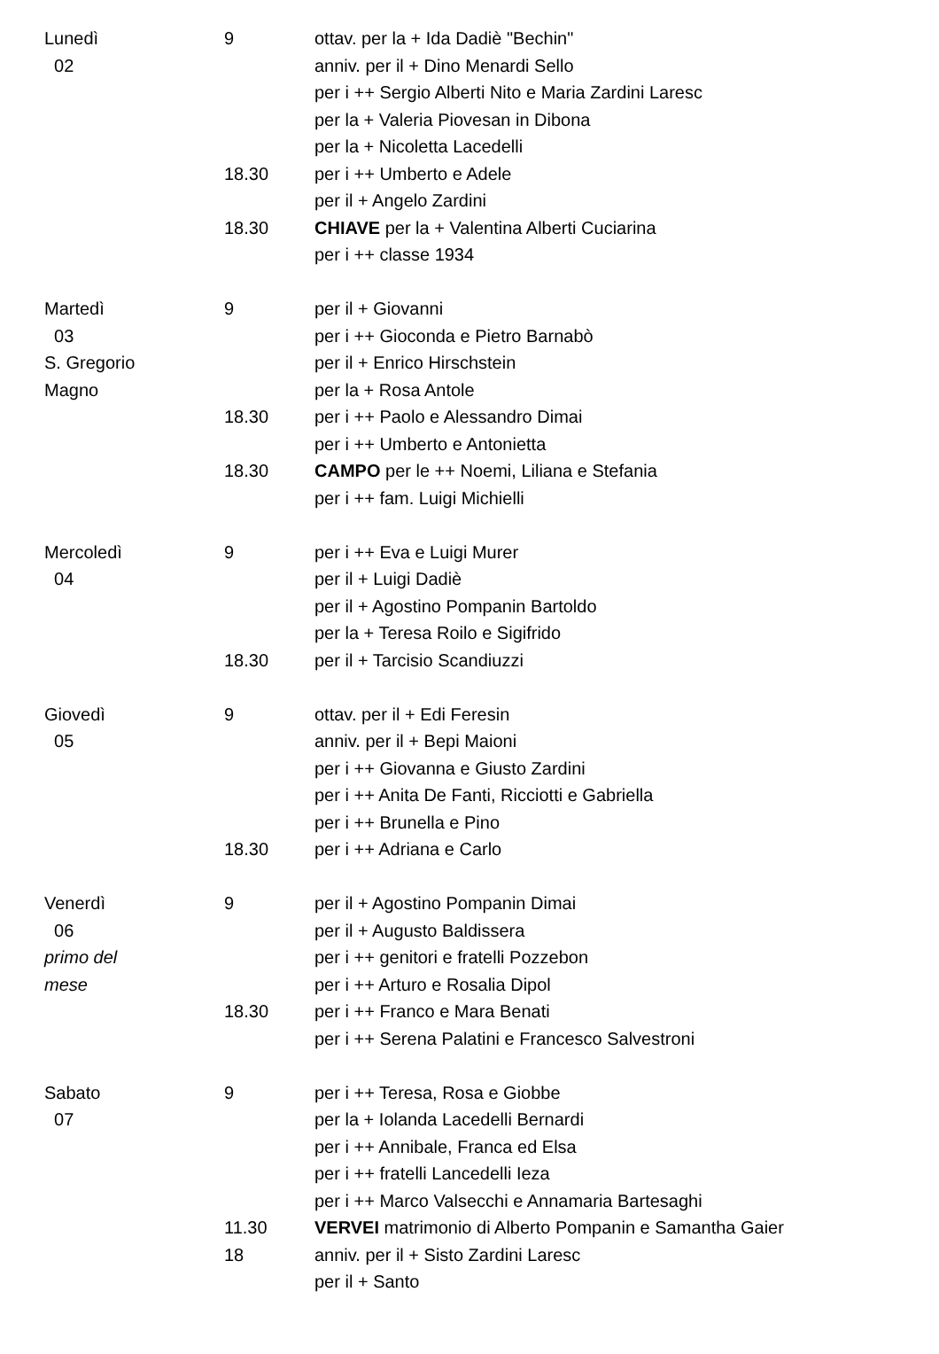| Lunedì | 9 | ottav. per la + Ida Dadiè "Bechin" |
| 02 | | anniv. per il + Dino Menardi Sello |
| | | per i ++ Sergio Alberti Nito e Maria Zardini Laresc |
| | | per la + Valeria Piovesan in Dibona |
| | | per la + Nicoletta Lacedelli |
| | 18.30 | per i ++ Umberto e Adele |
| | | per il + Angelo Zardini |
| | 18.30 | CHIAVE per la + Valentina Alberti Cuciarina |
| | | per i ++ classe 1934 |
| Martedì | 9 | per il + Giovanni |
| 03 | | per i ++ Gioconda e Pietro Barnabò |
| S. Gregorio | | per il + Enrico Hirschstein |
| Magno | | per la + Rosa Antole |
| | 18.30 | per i ++ Paolo e Alessandro Dimai |
| | | per i ++ Umberto e Antonietta |
| | 18.30 | CAMPO per le ++ Noemi, Liliana e Stefania |
| | | per i ++ fam. Luigi Michielli |
| Mercoledì | 9 | per i ++ Eva e Luigi Murer |
| 04 | | per il + Luigi Dadiè |
| | | per il + Agostino Pompanin Bartoldo |
| | | per la + Teresa Roilo e Sigifrido |
| | 18.30 | per il + Tarcisio Scandiuzzi |
| Giovedì | 9 | ottav. per il + Edi Feresin |
| 05 | | anniv. per il + Bepi Maioni |
| | | per i ++ Giovanna e Giusto Zardini |
| | | per i ++ Anita De Fanti, Ricciotti e Gabriella |
| | | per i ++ Brunella e Pino |
| | 18.30 | per i ++ Adriana e Carlo |
| Venerdì | 9 | per il + Agostino Pompanin Dimai |
| 06 | | per il + Augusto Baldissera |
| primo del | | per i ++ genitori e fratelli Pozzebon |
| mese | | per i ++ Arturo e Rosalia Dipol |
| | 18.30 | per i ++ Franco e Mara Benati |
| | | per i ++ Serena Palatini e Francesco Salvestroni |
| Sabato | 9 | per i ++ Teresa, Rosa e Giobbe |
| 07 | | per la + Iolanda Lacedelli Bernardi |
| | | per i ++ Annibale, Franca ed Elsa |
| | | per i ++ fratelli Lancedelli Ieza |
| | | per i ++ Marco Valsecchi e Annamaria Bartesaghi |
| | 11.30 | VERVEI matrimonio di Alberto Pompanin e Samantha Gaier |
| | 18 | anniv. per il + Sisto Zardini Laresc |
| | | per il + Santo |